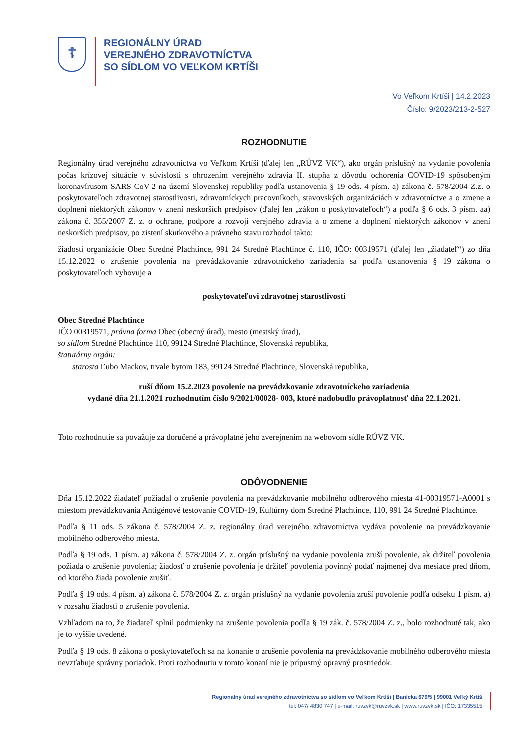☦
REGIONÁLNY ÚRAD
VEREJNÉHO ZDRAVOTNÍCTVA
SO SÍDLOM VO VEĽKOM KRTÍŠI
Vo Veľkom Krtíši | 14.2.2023
Číslo: 9/2023/213-2-527
ROZHODNUTIE
Regionálny úrad verejného zdravotníctva vo Veľkom Krtíši (ďalej len „RÚVZ VK“), ako orgán príslušný na vydanie povolenia počas krízovej situácie v súvislosti s ohrozením verejného zdravia II. stupňa z dôvodu ochorenia COVID-19 spôsobeným koronavírusom SARS-CoV-2 na území Slovenskej republiky podľa ustanovenia § 19 ods. 4 písm. a) zákona č. 578/2004 Z.z. o poskytovateľoch zdravotnej starostlivosti, zdravotníckych pracovníkoch, stavovských organizáciách v zdravotníctve a o zmene a doplnení niektorých zákonov v znení neskorších predpisov (ďalej len „zákon o poskytovateľoch“) a podľa § 6 ods. 3 písm. aa) zákona č. 355/2007 Z. z. o ochrane, podpore a rozvoji verejného zdravia a o zmene a doplnení niektorých zákonov v znení neskorších predpisov, po zistení skutkového a právneho stavu rozhodol takto:
žiadosti organizácie Obec Stredné Plachtince, 991 24 Stredné Plachtince č. 110, IČO: 00319571 (ďalej len „žiadateľ“) zo dňa 15.12.2022 o zrušenie povolenia na prevádzkovanie zdravotníckeho zariadenia sa podľa ustanovenia § 19 zákona o poskytovateľoch vyhovuje a
poskytovateľovi zdravotnej starostlivosti
Obec Stredné Plachtince
IČO 00319571, právna forma Obec (obecný úrad), mesto (mestský úrad),
so sídlom Stredné Plachtince 110, 99124 Stredné Plachtince, Slovenská republika,
štatutárny orgán:
starosta Ľubo Mackov, trvale bytom 183, 99124 Stredné Plachtince, Slovenská republika,
ruší dňom 15.2.2023 povolenie na prevádzkovanie zdravotníckeho zariadenia
vydané dňa 21.1.2021 rozhodnutím číslo 9/2021/00028- 003, ktoré nadobudlo právoplatnosť dňa 22.1.2021.
Toto rozhodnutie sa považuje za doručené a právoplatné jeho zverejnením na webovom sídle RÚVZ VK.
ODÔVODNENIE
Dňa 15.12.2022 žiadateľ požiadal o zrušenie povolenia na prevádzkovanie mobilného odberového miesta 41-00319571-A0001 s miestom prevádzkovania Antigénové testovanie COVID-19, Kultúrny dom Stredné Plachtince, 110, 991 24 Stredné Plachtince.
Podľa § 11 ods. 5 zákona č. 578/2004 Z. z. regionálny úrad verejného zdravotníctva vydáva povolenie na prevádzkovanie mobilného odberového miesta.
Podľa § 19 ods. 1 písm. a) zákona č. 578/2004 Z. z. orgán príslušný na vydanie povolenia zruší povolenie, ak držiteľ povolenia požiada o zrušenie povolenia; žiadosť o zrušenie povolenia je držiteľ povolenia povinný podať najmenej dva mesiace pred dňom, od ktorého žiada povolenie zrušiť.
Podľa § 19 ods. 4 písm. a) zákona č. 578/2004 Z. z. orgán príslušný na vydanie povolenia zruší povolenie podľa odseku 1 písm. a) v rozsahu žiadosti o zrušenie povolenia.
Vzhľadom na to, že žiadateľ splnil podmienky na zrušenie povolenia podľa § 19 zák. č. 578/2004 Z. z., bolo rozhodnuté tak, ako je to vyššie uvedené.
Podľa § 19 ods. 8 zákona o poskytovateľoch sa na konanie o zrušenie povolenia na prevádzkovanie mobilného odberového miesta nevzťahuje správny poriadok. Proti rozhodnutiu v tomto konaní nie je prípustný opravný prostriedok.
Regionálny úrad verejného zdravotníctva so sídlom vo Veľkom Krtíši | Banícka 679/5 | 99001 Veľký Krtíš
tel: 047/ 4830 747 | e-mail: ruvzvk@ruvzvk.sk | www.ruvzvk.sk | IČO: 17335515